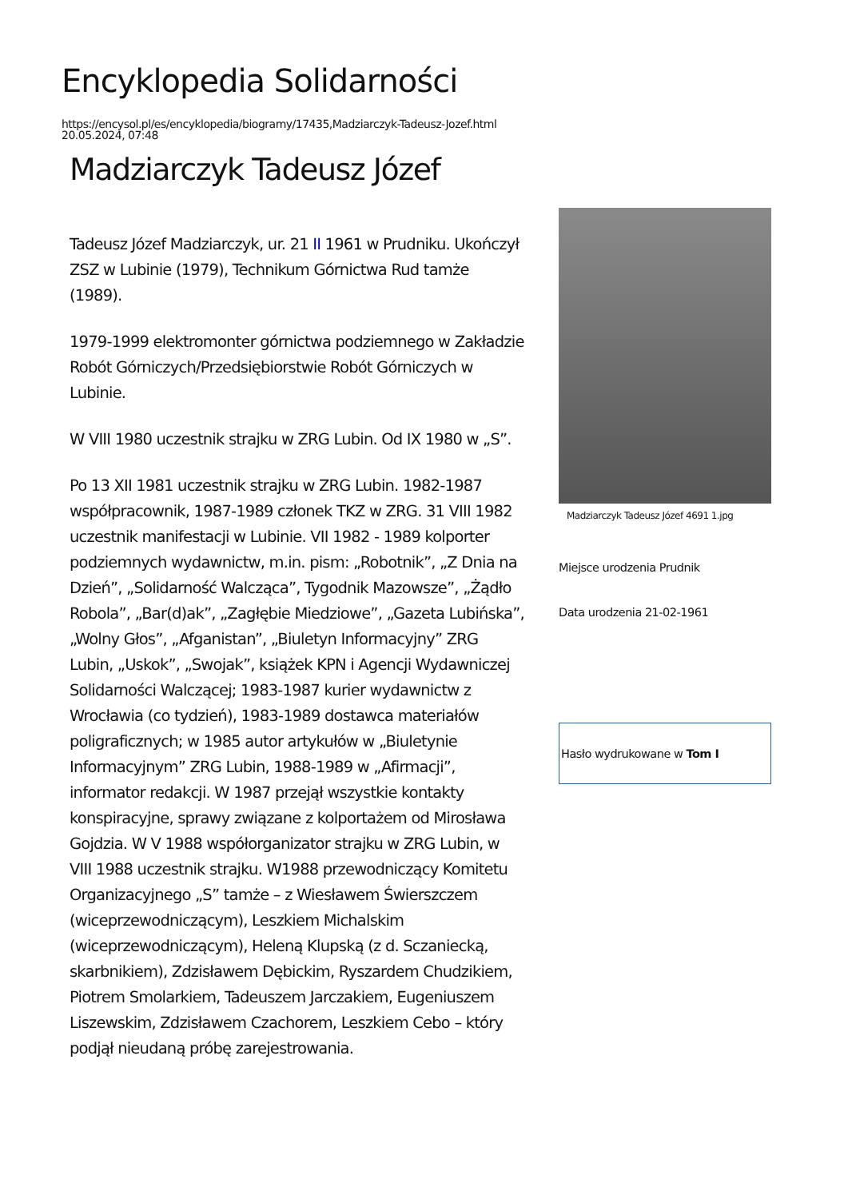Encyklopedia Solidarności
https://encysol.pl/es/encyklopedia/biogramy/17435,Madziarczyk-Tadeusz-Jozef.html
20.05.2024, 07:48
Madziarczyk Tadeusz Józef
Tadeusz Józef Madziarczyk, ur. 21 II 1961 w Prudniku. Ukończył ZSZ w Lubinie (1979), Technikum Górnictwa Rud tamże (1989).
1979-1999 elektromonter górnictwa podziemnego w Zakładzie Robót Górniczych/Przedsiębiorstwie Robót Górniczych w Lubinie.
W VIII 1980 uczestnik strajku w ZRG Lubin. Od IX 1980 w „S”.
Po 13 XII 1981 uczestnik strajku w ZRG Lubin. 1982-1987 współpracownik, 1987-1989 członek TKZ w ZRG. 31 VIII 1982 uczestnik manifestacji w Lubinie. VII 1982 - 1989 kolporter podziemnych wydawnictw, m.in. pism: „Robotnik”, „Z Dnia na Dzień”, „Solidarność Walcząca”, Tygodnik Mazowsze”, „Żądło Robola”, „Bar(d)ak”, „Zagłębie Miedziowe”, „Gazeta Lubińska”, „Wolny Głos”, „Afganistan”, „Biuletyn Informacyjny” ZRG Lubin, „Uskok”, „Swojak”, książek KPN i Agencji Wydawniczej Solidarności Walczącej; 1983-1987 kurier wydawnictw z Wrocławia (co tydzień), 1983-1989 dostawca materiałów poligraficznych; w 1985 autor artykułów w „Biuletynie Informacyjnym” ZRG Lubin, 1988-1989 w „Afirmacji”, informator redakcji. W 1987 przejął wszystkie kontakty konspiracyjne, sprawy związane z kolportażem od Mirosława Gojdzia. W V 1988 współorganizator strajku w ZRG Lubin, w VIII 1988 uczestnik strajku. W1988 przewodniczący Komitetu Organizacyjnego „S” tamże – z Wiesławem Świerszczem (wiceprzewodniczącym), Leszkiem Michalskim (wiceprzewodniczącym), Heleną Klupską (z d. Sczaniecką, skarbnikiem), Zdzisławem Dębickim, Ryszardem Chudzikiem, Piotrem Smolarkiem, Tadeuszem Jarczakiem, Eugeniuszem Liszewskim, Zdzisławem Czachorem, Leszkiem Cebo – który podjął nieudaną próbę zarejestrowania.
Madziarczyk Tadeusz Józef 4691 1.jpg
Miejsce urodzenia Prudnik
Data urodzenia 21-02-1961
Hasło wydrukowane w Tom I